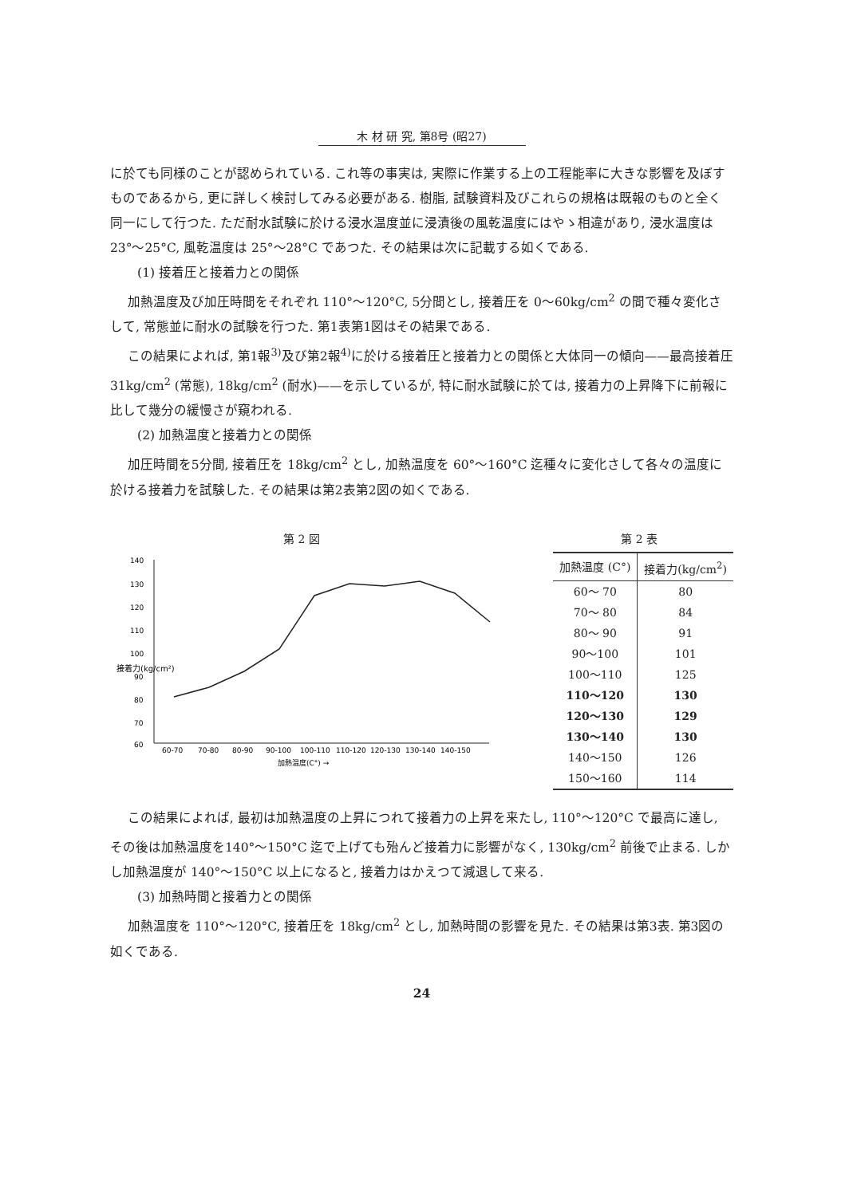木 材 研 究, 第8号 (昭27)
に於ても同様のことが認められている. これ等の事実は, 実際に作業する上の工程能率に大きな影響を及ぼすものであるから, 更に詳しく検討してみる必要がある. 樹脂, 試験資料及びこれらの規格は既報のものと全く同一にして行つた. ただ耐水試験に於ける浸水温度並に浸漬後の風乾温度にはやゝ相違があり, 浸水温度は 23°〜25°C, 風乾温度は 25°〜28°C であつた. その結果は次に記載する如くである.
(1) 接着圧と接着力との関係
加熱温度及び加圧時間をそれぞれ 110°〜120°C, 5分間とし, 接着圧を 0〜60kg/cm<sup>2</sup> の間で種々変化さして, 常態並に耐水の試験を行つた. 第1表第1図はその結果である.
この結果によれば, 第1報<sup>3)</sup>及び第2報<sup>4)</sup>に於ける接着圧と接着力との関係と大体同一の傾向——最高接着圧 31kg/cm<sup>2</sup> (常態), 18kg/cm<sup>2</sup> (耐水)——を示しているが, 特に耐水試験に於ては, 接着力の上昇降下に前報に比して幾分の緩慢さが窺われる.
(2) 加熱温度と接着力との関係
加圧時間を5分間, 接着圧を 18kg/cm<sup>2</sup> とし, 加熱温度を 60°〜160°C 迄種々に変化さして各々の温度に於ける接着力を試験した. その結果は第2表第2図の如くである.
第 2 図
140
130
120
110
100
90
80
70
60
接着力(kg/cm²)
60-70
70-80
80-90
90-100
100-110
110-120
120-130
130-140
140-150
加熱温度(C°) →
第 2 表
| 加熱温度 (C°) | 接着力(kg/cm<sup>2</sup>) |
| --- | --- |
| 60〜 70 | 80 |
| 70〜 80 | 84 |
| 80〜 90 | 91 |
| 90〜100 | 101 |
| 100〜110 | 125 |
| 110〜120 | 130 |
| 120〜130 | 129 |
| 130〜140 | 130 |
| 140〜150 | 126 |
| 150〜160 | 114 |
この結果によれば, 最初は加熱温度の上昇につれて接着力の上昇を来たし, 110°〜120°C で最高に達し, その後は加熱温度を140°〜150°C 迄で上げても殆んど接着力に影響がなく, 130kg/cm<sup>2</sup> 前後で止まる. しかし加熱温度が 140°〜150°C 以上になると, 接着力はかえつて減退して来る.
(3) 加熱時間と接着力との関係
加熱温度を 110°〜120°C, 接着圧を 18kg/cm<sup>2</sup> とし, 加熱時間の影響を見た. その結果は第3表. 第3図の如くである.
24